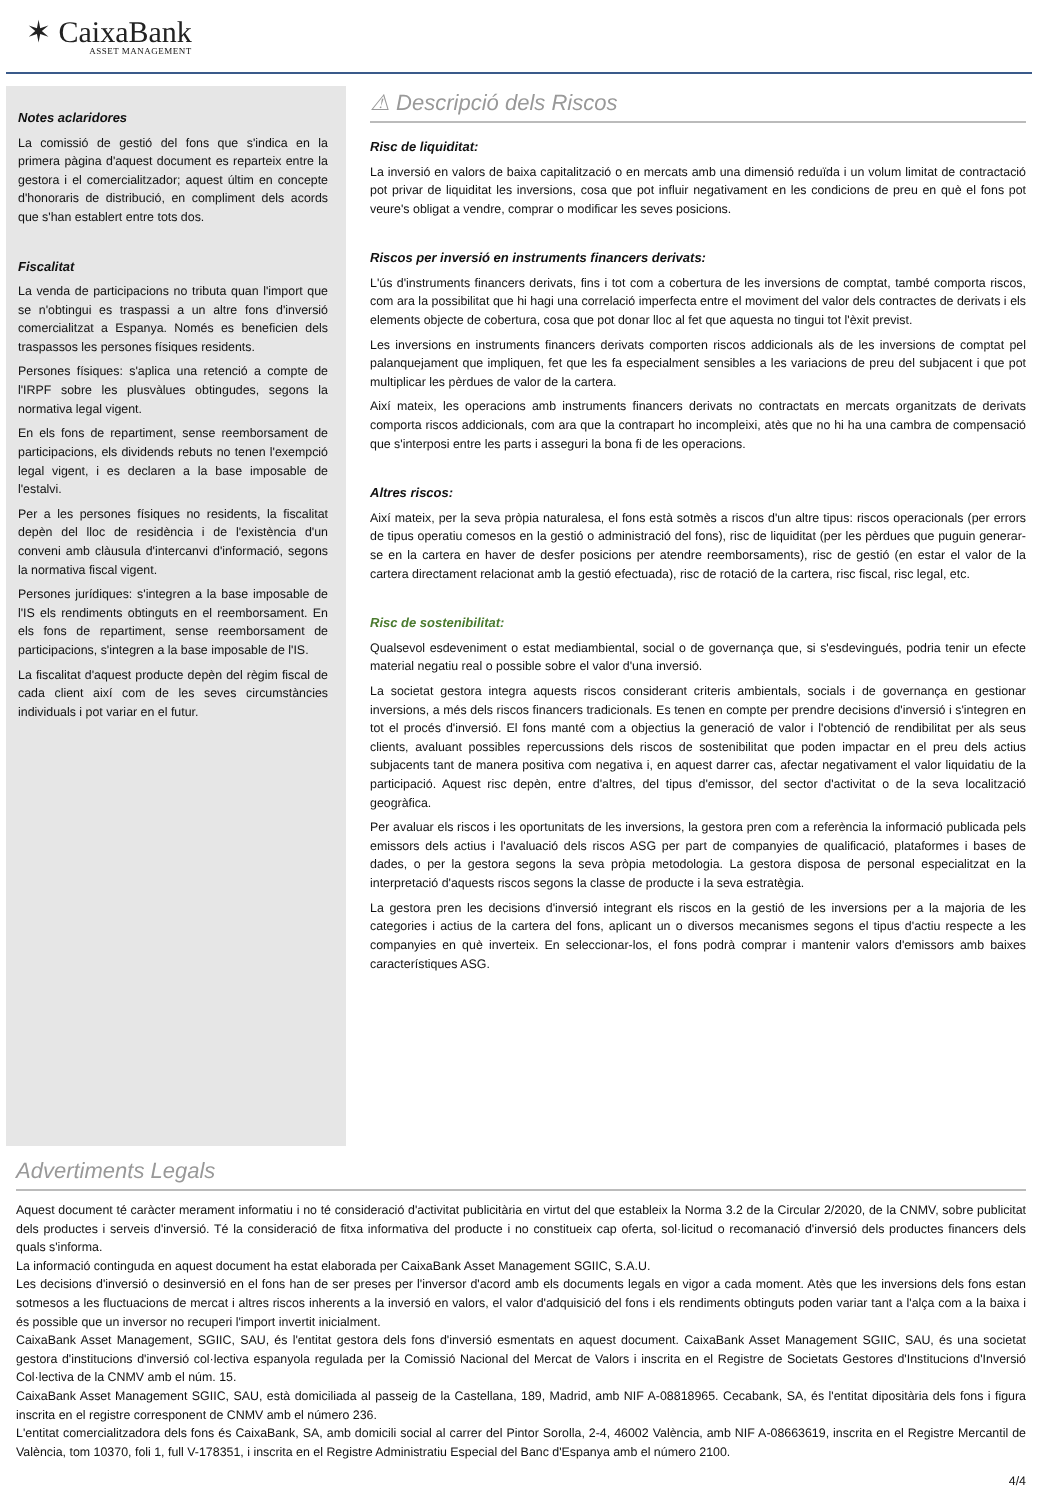✶ CaixaBank
ASSET MANAGEMENT
Notes aclaridores
La comissió de gestió del fons que s'indica en la primera pàgina d'aquest document es reparteix entre la gestora i el comercialitzador; aquest últim en concepte d'honoraris de distribució, en compliment dels acords que s'han establert entre tots dos.
Fiscalitat
La venda de participacions no tributa quan l'import que se n'obtingui es traspassi a un altre fons d'inversió comercialitzat a Espanya. Només es beneficien dels traspassos les persones físiques residents.
Persones físiques: s'aplica una retenció a compte de l'IRPF sobre les plusvàlues obtingudes, segons la normativa legal vigent.
En els fons de repartiment, sense reemborsament de participacions, els dividends rebuts no tenen l'exempció legal vigent, i es declaren a la base imposable de l'estalvi.
Per a les persones físiques no residents, la fiscalitat depèn del lloc de residència i de l'existència d'un conveni amb clàusula d'intercanvi d'informació, segons la normativa fiscal vigent.
Persones jurídiques: s'integren a la base imposable de l'IS els rendiments obtinguts en el reemborsament. En els fons de repartiment, sense reemborsament de participacions, s'integren a la base imposable de l'IS.
La fiscalitat d'aquest producte depèn del règim fiscal de cada client així com de les seves circumstàncies individuals i pot variar en el futur.
⚠ Descripció dels Riscos
Risc de liquiditat:
La inversió en valors de baixa capitalització o en mercats amb una dimensió reduïda i un volum limitat de contractació pot privar de liquiditat les inversions, cosa que pot influir negativament en les condicions de preu en què el fons pot veure's obligat a vendre, comprar o modificar les seves posicions.
Riscos per inversió en instruments financers derivats:
L'ús d'instruments financers derivats, fins i tot com a cobertura de les inversions de comptat, també comporta riscos, com ara la possibilitat que hi hagi una correlació imperfecta entre el moviment del valor dels contractes de derivats i els elements objecte de cobertura, cosa que pot donar lloc al fet que aquesta no tingui tot l'èxit previst.
Les inversions en instruments financers derivats comporten riscos addicionals als de les inversions de comptat pel palanquejament que impliquen, fet que les fa especialment sensibles a les variacions de preu del subjacent i que pot multiplicar les pèrdues de valor de la cartera.
Així mateix, les operacions amb instruments financers derivats no contractats en mercats organitzats de derivats comporta riscos addicionals, com ara que la contrapart ho incompleixi, atès que no hi ha una cambra de compensació que s'interposi entre les parts i asseguri la bona fi de les operacions.
Altres riscos:
Així mateix, per la seva pròpia naturalesa, el fons està sotmès a riscos d'un altre tipus: riscos operacionals (per errors de tipus operatiu comesos en la gestió o administració del fons), risc de liquiditat (per les pèrdues que puguin generar-se en la cartera en haver de desfer posicions per atendre reemborsaments), risc de gestió (en estar el valor de la cartera directament relacionat amb la gestió efectuada), risc de rotació de la cartera, risc fiscal, risc legal, etc.
Risc de sostenibilitat:
Qualsevol esdeveniment o estat mediambiental, social o de governança que, si s'esdevingués, podria tenir un efecte material negatiu real o possible sobre el valor d'una inversió.
La societat gestora integra aquests riscos considerant criteris ambientals, socials i de governança en gestionar inversions, a més dels riscos financers tradicionals. Es tenen en compte per prendre decisions d'inversió i s'integren en tot el procés d'inversió. El fons manté com a objectius la generació de valor i l'obtenció de rendibilitat per als seus clients, avaluant possibles repercussions dels riscos de sostenibilitat que poden impactar en el preu dels actius subjacents tant de manera positiva com negativa i, en aquest darrer cas, afectar negativament el valor liquidatiu de la participació. Aquest risc depèn, entre d'altres, del tipus d'emissor, del sector d'activitat o de la seva localització geogràfica.
Per avaluar els riscos i les oportunitats de les inversions, la gestora pren com a referència la informació publicada pels emissors dels actius i l'avaluació dels riscos ASG per part de companyies de qualificació, plataformes i bases de dades, o per la gestora segons la seva pròpia metodologia. La gestora disposa de personal especialitzat en la interpretació d'aquests riscos segons la classe de producte i la seva estratègia.
La gestora pren les decisions d'inversió integrant els riscos en la gestió de les inversions per a la majoria de les categories i actius de la cartera del fons, aplicant un o diversos mecanismes segons el tipus d'actiu respecte a les companyies en què inverteix. En seleccionar-los, el fons podrà comprar i mantenir valors d'emissors amb baixes característiques ASG.
Advertiments Legals
Aquest document té caràcter merament informatiu i no té consideració d'activitat publicitària en virtut del que estableix la Norma 3.2 de la Circular 2/2020, de la CNMV, sobre publicitat dels productes i serveis d'inversió. Té la consideració de fitxa informativa del producte i no constitueix cap oferta, sol·licitud o recomanació d'inversió dels productes financers dels quals s'informa.
La informació continguda en aquest document ha estat elaborada per CaixaBank Asset Management SGIIC, S.A.U.
Les decisions d'inversió o desinversió en el fons han de ser preses per l'inversor d'acord amb els documents legals en vigor a cada moment. Atès que les inversions dels fons estan sotmesos a les fluctuacions de mercat i altres riscos inherents a la inversió en valors, el valor d'adquisició del fons i els rendiments obtinguts poden variar tant a l'alça com a la baixa i és possible que un inversor no recuperi l'import invertit inicialment.
CaixaBank Asset Management, SGIIC, SAU, és l'entitat gestora dels fons d'inversió esmentats en aquest document. CaixaBank Asset Management SGIIC, SAU, és una societat gestora d'institucions d'inversió col·lectiva espanyola regulada per la Comissió Nacional del Mercat de Valors i inscrita en el Registre de Societats Gestores d'Institucions d'Inversió Col·lectiva de la CNMV amb el núm. 15.
CaixaBank Asset Management SGIIC, SAU, està domiciliada al passeig de la Castellana, 189, Madrid, amb NIF A-08818965. Cecabank, SA, és l'entitat dipositària dels fons i figura inscrita en el registre corresponent de CNMV amb el número 236.
L'entitat comercialitzadora dels fons és CaixaBank, SA, amb domicili social al carrer del Pintor Sorolla, 2-4, 46002 València, amb NIF A-08663619, inscrita en el Registre Mercantil de València, tom 10370, foli 1, full V-178351, i inscrita en el Registre Administratiu Especial del Banc d'Espanya amb el número 2100.
4/4